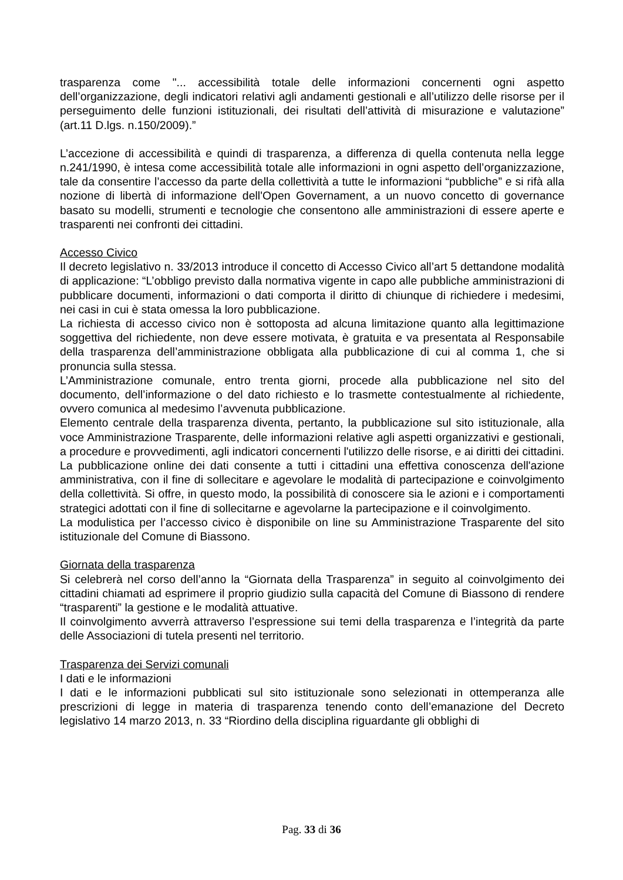trasparenza come "... accessibilità totale delle informazioni concernenti ogni aspetto dell’organizzazione, degli indicatori relativi agli andamenti gestionali e all’utilizzo delle risorse per il perseguimento delle funzioni istituzionali, dei risultati dell’attività di misurazione e valutazione” (art.11 D.lgs. n.150/2009).”
L’accezione di accessibilità e quindi di trasparenza, a differenza di quella contenuta nella legge n.241/1990, è intesa come accessibilità totale alle informazioni in ogni aspetto dell’organizzazione, tale da consentire l’accesso da parte della collettività a tutte le informazioni “pubbliche” e si rifà alla nozione di libertà di informazione dell'Open Governament, a un nuovo concetto di governance basato su modelli, strumenti e tecnologie che consentono alle amministrazioni di essere aperte e trasparenti nei confronti dei cittadini.
Accesso Civico
Il decreto legislativo n. 33/2013 introduce il concetto di Accesso Civico all’art 5 dettandone modalità di applicazione: “L’obbligo previsto dalla normativa vigente in capo alle pubbliche amministrazioni di pubblicare documenti, informazioni o dati comporta il diritto di chiunque di richiedere i medesimi, nei casi in cui è stata omessa la loro pubblicazione.
La richiesta di accesso civico non è sottoposta ad alcuna limitazione quanto alla legittimazione soggettiva del richiedente, non deve essere motivata, è gratuita e va presentata al Responsabile della trasparenza dell’amministrazione obbligata alla pubblicazione di cui al comma 1, che si pronuncia sulla stessa.
L’Amministrazione comunale, entro trenta giorni, procede alla pubblicazione nel sito del documento, dell’informazione o del dato richiesto e lo trasmette contestualmente al richiedente, ovvero comunica al medesimo l’avvenuta pubblicazione.
Elemento centrale della trasparenza diventa, pertanto, la pubblicazione sul sito istituzionale, alla voce Amministrazione Trasparente, delle informazioni relative agli aspetti organizzativi e gestionali, a procedure e provvedimenti, agli indicatori concernenti l'utilizzo delle risorse, e ai diritti dei cittadini.
La pubblicazione online dei dati consente a tutti i cittadini una effettiva conoscenza dell'azione amministrativa, con il fine di sollecitare e agevolare le modalità di partecipazione e coinvolgimento della collettività. Si offre, in questo modo, la possibilità di conoscere sia le azioni e i comportamenti strategici adottati con il fine di sollecitarne e agevolarne la partecipazione e il coinvolgimento.
La modulistica per l’accesso civico è disponibile on line su Amministrazione Trasparente del sito istituzionale del Comune di Biassono.
Giornata della trasparenza
Si celebrerà nel corso dell’anno la “Giornata della Trasparenza” in seguito al coinvolgimento dei cittadini chiamati ad esprimere il proprio giudizio sulla capacità del Comune di Biassono di rendere “trasparenti” la gestione e le modalità attuative.
Il coinvolgimento avverrà attraverso l’espressione sui temi della trasparenza e l’integrità da parte delle Associazioni di tutela presenti nel territorio.
Trasparenza dei Servizi comunali
I dati e le informazioni
I dati e le informazioni pubblicati sul sito istituzionale sono selezionati in ottemperanza alle prescrizioni di legge in materia di trasparenza tenendo conto dell’emanazione del Decreto legislativo 14 marzo 2013, n. 33 “Riordino della disciplina riguardante gli obblighi di
Pag. 33 di 36